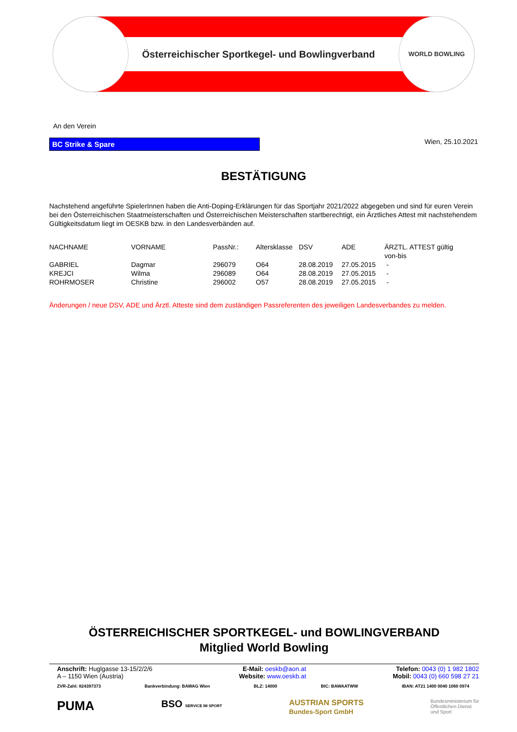WORLD BOWLING
Österreichischer Sportkegel- und Bowlingverband
An den Verein
BC Strike & Spare
Wien, 25.10.2021
BESTÄTIGUNG
Nachstehend angeführte SpielerInnen haben die Anti-Doping-Erklärungen für das Sportjahr 2021/2022 abgegeben und sind für euren Verein bei den Österreichischen Staatmeisterschaften und Österreichischen Meisterschaften startberechtigt, ein Ärztliches Attest mit nachstehendem Gültigkeitsdatum liegt im OESKB bzw. in den Landesverbänden auf.
| NACHNAME | VORNAME | PassNr.: | Altersklasse | DSV | ADE | ÄRZTL. ATTEST gültig von-bis |
| --- | --- | --- | --- | --- | --- | --- |
| GABRIEL | Dagmar | 296079 | O64 | 28.08.2019 | 27.05.2015 | - |
| KREJCI | Wilma | 296089 | O64 | 28.08.2019 | 27.05.2015 | - |
| ROHRMOSER | Christine | 296002 | O57 | 28.08.2019 | 27.05.2015 | - |
Änderungen / neue DSV, ADE und Ärztl. Atteste sind dem zuständigen Passreferenten des jeweiligen Landesverbandes zu melden.
ÖSTERREICHISCHER SPORTKEGEL- und BOWLINGVERBAND
Mitglied World Bowling
Anschrift: Huglgasse 13-15/2/2/6
A – 1150 Wien (Austria)
E-Mail: oeskb@aon.at
Website: www.oeskb.at
Telefon: 0043 (0) 1 982 1802
Mobil: 0043 (0) 660 598 27 21
ZVR-Zahl: 824397373 Bankverbindung: BAWAG Wien BLZ: 14000 BIC: BAWAATWW IBAN: AT21 1400 0040 1060 0974
PUMA BSO SERVICE IM SPORT AUSTRIAN SPORTS
Bundes-Sport GmbH Bundesministerium für
Öffentlichen Dienst
und Sport